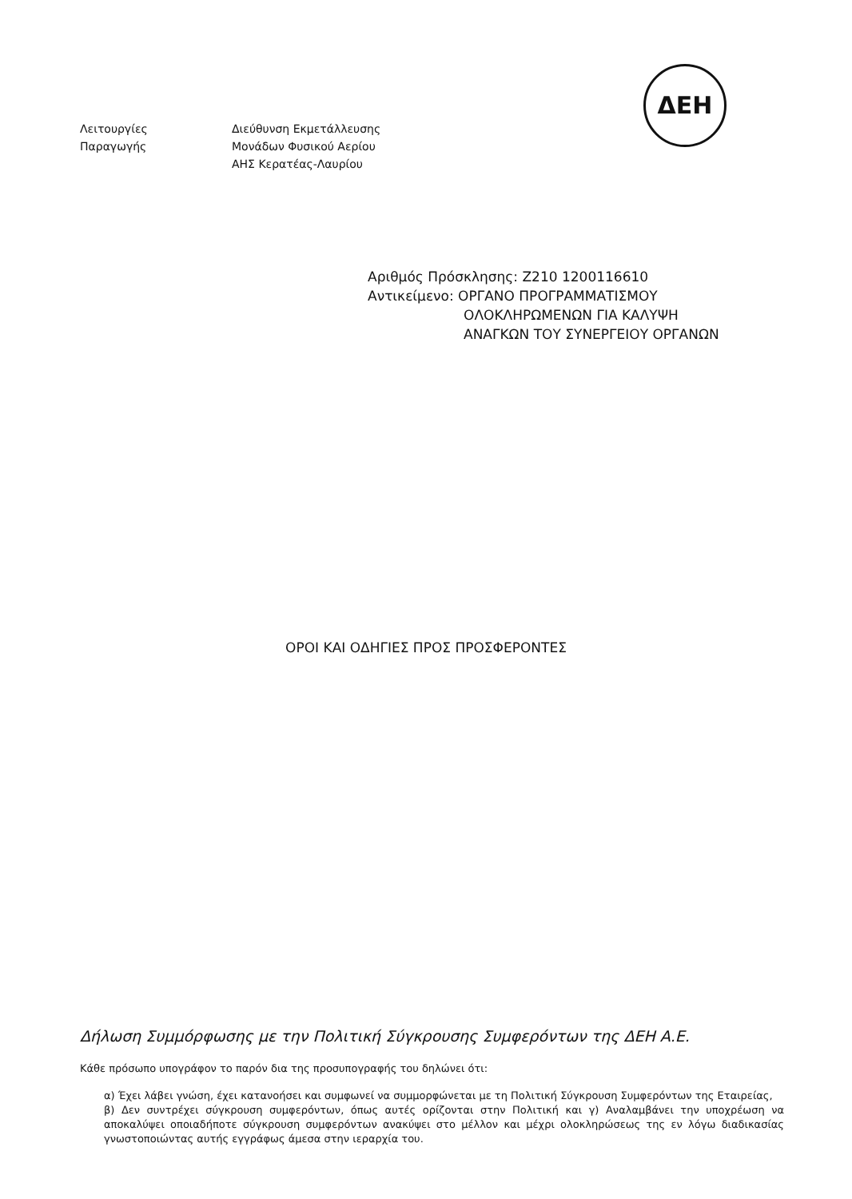ΔΕΗ
Λειτουργίες
Παραγωγής
Διεύθυνση Εκμετάλλευσης
Μονάδων Φυσικού Αερίου
ΑΗΣ Κερατέας-Λαυρίου
Αριθμός Πρόσκλησης: Ζ210 1200116610
Αντικείμενο: ΟΡΓΑΝΟ ΠΡΟΓΡΑΜΜΑΤΙΣΜΟΥ
ΟΛΟΚΛΗΡΩΜΕΝΩΝ ΓΙΑ ΚΑΛΥΨΗ
ΑΝΑΓΚΩΝ ΤΟΥ ΣΥΝΕΡΓΕΙΟΥ ΟΡΓΑΝΩΝ
ΟΡΟΙ ΚΑΙ ΟΔΗΓΙΕΣ ΠΡΟΣ ΠΡΟΣΦΕΡΟΝΤΕΣ
Δήλωση Συμμόρφωσης με την Πολιτική Σύγκρουσης Συμφερόντων της ΔΕΗ Α.Ε.
Κάθε πρόσωπο υπογράφον το παρόν δια της προσυπογραφής του δηλώνει ότι:
α) Έχει λάβει γνώση, έχει κατανοήσει και συμφωνεί να συμμορφώνεται με τη Πολιτική Σύγκρουση Συμφερόντων της Εταιρείας,
β) Δεν συντρέχει σύγκρουση συμφερόντων, όπως αυτές ορίζονται στην Πολιτική και γ) Αναλαμβάνει την υποχρέωση να αποκαλύψει οποιαδήποτε σύγκρουση συμφερόντων ανακύψει στο μέλλον και μέχρι ολοκληρώσεως της εν λόγω διαδικασίας γνωστοποιώντας αυτής εγγράφως άμεσα στην ιεραρχία του.